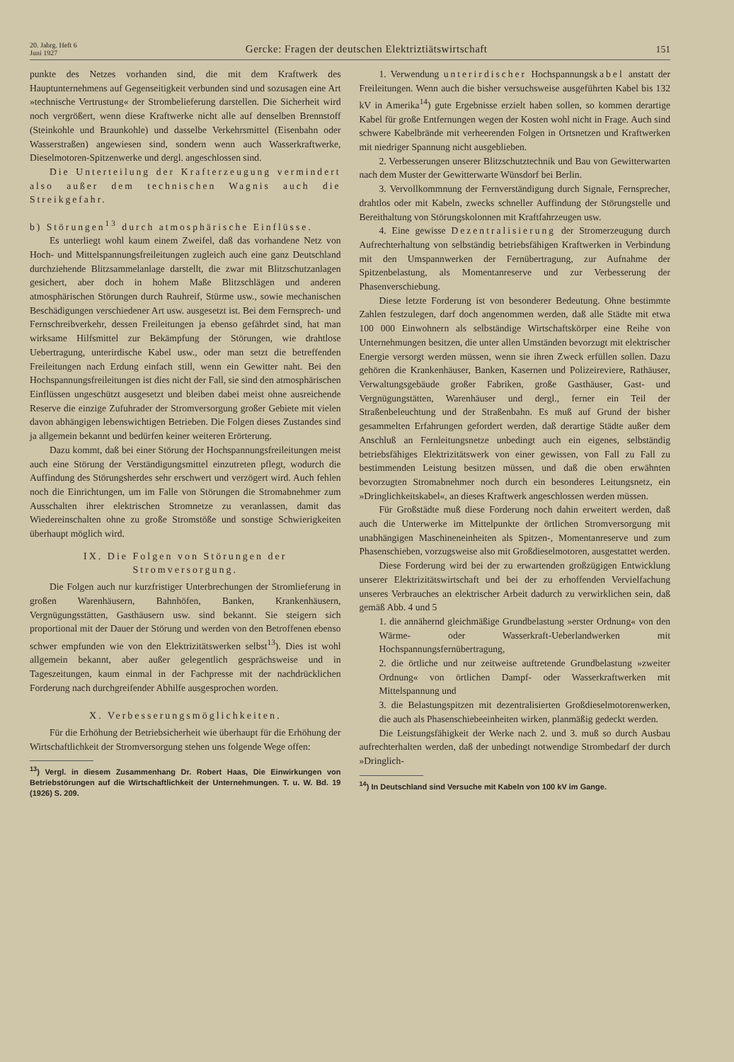20. Jahrg. Heft 6
Juni 1927
Gercke: Fragen der deutschen Elektriztiätswirtschaft
151
punkte des Netzes vorhanden sind, die mit dem Kraftwerk des Hauptunternehmens auf Gegenseitigkeit verbunden sind und sozusagen eine Art »technische Vertrustung« der Strombelieferung darstellen. Die Sicherheit wird noch vergrößert, wenn diese Kraftwerke nicht alle auf denselben Brennstoff (Steinkohle und Braunkohle) und dasselbe Verkehrsmittel (Eisenbahn oder Wasserstraßen) angewiesen sind, sondern wenn auch Wasserkraftwerke, Dieselmotoren-Spitzenwerke und dergl. angeschlossen sind.
Die Unterteilung der Krafterzeugung vermindert also außer dem technischen Wagnis auch die Streikgefahr.
b) Störungen<sup>13</sup> durch atmosphärische Einflüsse.
Es unterliegt wohl kaum einem Zweifel, daß das vorhandene Netz von Hoch- und Mittelspannungsfreileitungen zugleich auch eine ganz Deutschland durchziehende Blitzsammelanlage darstellt, die zwar mit Blitzschutzanlagen gesichert, aber doch in hohem Maße Blitzschlägen und anderen atmosphärischen Störungen durch Rauhreif, Stürme usw., sowie mechanischen Beschädigungen verschiedener Art usw. ausgesetzt ist. Bei dem Fernsprech- und Fernschreibverkehr, dessen Freileitungen ja ebenso gefährdet sind, hat man wirksame Hilfsmittel zur Bekämpfung der Störungen, wie drahtlose Uebertragung, unterirdische Kabel usw., oder man setzt die betreffenden Freileitungen nach Erdung einfach still, wenn ein Gewitter naht. Bei den Hochspannungsfreileitungen ist dies nicht der Fall, sie sind den atmosphärischen Einflüssen ungeschützt ausgesetzt und bleiben dabei meist ohne ausreichende Reserve die einzige Zufuhrader der Stromversorgung großer Gebiete mit vielen davon abhängigen lebenswichtigen Betrieben. Die Folgen dieses Zustandes sind ja allgemein bekannt und bedürfen keiner weiteren Erörterung.
Dazu kommt, daß bei einer Störung der Hochspannungsfreileitungen meist auch eine Störung der Verständigungsmittel einzutreten pflegt, wodurch die Auffindung des Störungsherdes sehr erschwert und verzögert wird. Auch fehlen noch die Einrichtungen, um im Falle von Störungen die Stromabnehmer zum Ausschalten ihrer elektrischen Stromnetze zu veranlassen, damit das Wiedereinschalten ohne zu große Stromstöße und sonstige Schwierigkeiten überhaupt möglich wird.
IX. Die Folgen von Störungen der Stromversorgung.
Die Folgen auch nur kurzfristiger Unterbrechungen der Stromlieferung in großen Warenhäusern, Bahnhöfen, Banken, Krankenhäusern, Vergnügungsstätten, Gasthäusern usw. sind bekannt. Sie steigern sich proportional mit der Dauer der Störung und werden von den Betroffenen ebenso schwer empfunden wie von den Elektrizitätswerken selbst<sup>13</sup>). Dies ist wohl allgemein bekannt, aber außer gelegentlich gesprächsweise und in Tageszeitungen, kaum einmal in der Fachpresse mit der nachdrücklichen Forderung nach durchgreifender Abhilfe ausgesprochen worden.
X. Verbesserungsmöglichkeiten.
Für die Erhöhung der Betriebsicherheit wie überhaupt für die Erhöhung der Wirtschaftlichkeit der Stromversorgung stehen uns folgende Wege offen:
<sup>13</sup>) Vergl. in diesem Zusammenhang Dr. Robert Haas, Die Einwirkungen von Betriebstörungen auf die Wirtschaftlichkeit der Unternehmungen. T. u. W. Bd. 19 (1926) S. 209.
1. Verwendung unterirdischer Hochspannungskabel anstatt der Freileitungen. Wenn auch die bisher versuchsweise ausgeführten Kabel bis 132 kV in Amerika<sup>14</sup>) gute Ergebnisse erzielt haben sollen, so kommen derartige Kabel für große Entfernungen wegen der Kosten wohl nicht in Frage. Auch sind schwere Kabelbrände mit verheerenden Folgen in Ortsnetzen und Kraftwerken mit niedriger Spannung nicht ausgeblieben.
2. Verbesserungen unserer Blitzschutztechnik und Bau von Gewitterwarten nach dem Muster der Gewitterwarte Wünsdorf bei Berlin.
3. Vervollkommnung der Fernverständigung durch Signale, Fernsprecher, drahtlos oder mit Kabeln, zwecks schneller Auffindung der Störungstelle und Bereithaltung von Störungskolonnen mit Kraftfahrzeugen usw.
4. Eine gewisse Dezentralisierung der Stromerzeugung durch Aufrechterhaltung von selbständig betriebsfähigen Kraftwerken in Verbindung mit den Umspannwerken der Fernübertragung, zur Aufnahme der Spitzenbelastung, als Momentanreserve und zur Verbesserung der Phasenverschiebung.
Diese letzte Forderung ist von besonderer Bedeutung. Ohne bestimmte Zahlen festzulegen, darf doch angenommen werden, daß alle Städte mit etwa 100 000 Einwohnern als selbständige Wirtschaftskörper eine Reihe von Unternehmungen besitzen, die unter allen Umständen bevorzugt mit elektrischer Energie versorgt werden müssen, wenn sie ihren Zweck erfüllen sollen. Dazu gehören die Krankenhäuser, Banken, Kasernen und Polizeireviere, Rathäuser, Verwaltungsgebäude großer Fabriken, große Gasthäuser, Gast- und Vergnügungstätten, Warenhäuser und dergl., ferner ein Teil der Straßenbeleuchtung und der Straßenbahn. Es muß auf Grund der bisher gesammelten Erfahrungen gefordert werden, daß derartige Städte außer dem Anschluß an Fernleitungsnetze unbedingt auch ein eigenes, selbständig betriebsfähiges Elektrizitätswerk von einer gewissen, von Fall zu Fall zu bestimmenden Leistung besitzen müssen, und daß die oben erwähnten bevorzugten Stromabnehmer noch durch ein besonderes Leitungsnetz, ein »Dringlichkeitskabel«, an dieses Kraftwerk angeschlossen werden müssen.
Für Großstädte muß diese Forderung noch dahin erweitert werden, daß auch die Unterwerke im Mittelpunkte der örtlichen Stromversorgung mit unabhängigen Maschineneinheiten als Spitzen-, Momentanreserve und zum Phasenschieben, vorzugsweise also mit Großdieselmotoren, ausgestattet werden.
Diese Forderung wird bei der zu erwartenden großzügigen Entwicklung unserer Elektrizitätswirtschaft und bei der zu erhoffenden Vervielfachung unseres Verbrauches an elektrischer Arbeit dadurch zu verwirklichen sein, daß gemäß Abb. 4 und 5
1. die annähernd gleichmäßige Grundbelastung »erster Ordnung« von den Wärme- oder Wasserkraft-Ueberlandwerken mit Hochspannungsfernübertragung,
2. die örtliche und nur zeitweise auftretende Grundbelastung »zweiter Ordnung« von örtlichen Dampf- oder Wasserkraftwerken mit Mittelspannung und
3. die Belastungspitzen mit dezentralisierten Großdieselmotorenwerken, die auch als Phasenschiebeeinheiten wirken, planmäßig gedeckt werden.
Die Leistungsfähigkeit der Werke nach 2. und 3. muß so durch Ausbau aufrechterhalten werden, daß der unbedingt notwendige Strombedarf der durch »Dringlich-
<sup>14</sup>) In Deutschland sind Versuche mit Kabeln von 100 kV im Gange.